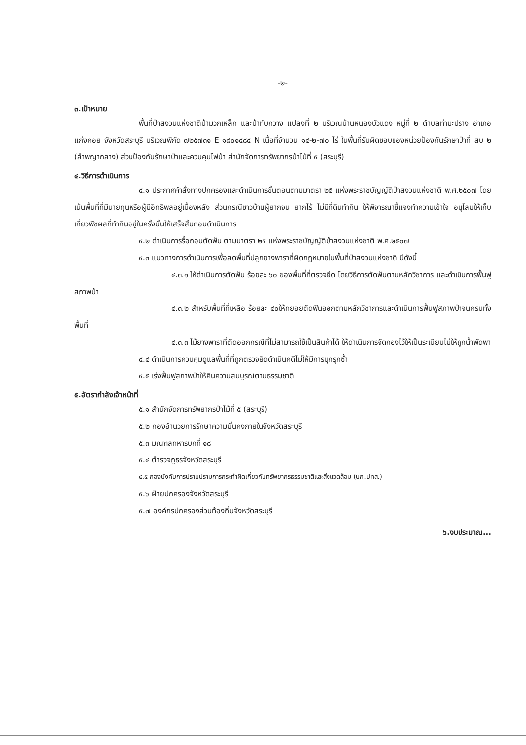-๒-
๓.เป้าหมาย
พื้นที่ป่าสงวนแห่งชาติป่ามวกเหล็ก และป่าทับกวาง แปลงที่ ๒ บริเวณบ้านหนองบัวแดง หมู่ที่ ๒ ตำบลท่ามะปราง อำเภอแก่งคอย จังหวัดสระบุรี บริเวณพิกัด ๗๒๕๗๓๑ E ๑๘๐๑๔๘๔ N เนื้อที่จำนวน ๑๔-๒-๗๐ ไร่ ในพื้นที่รับผิดชอบของหน่วยป้องกันรักษาป่าที่ สบ ๒ (ลำพญากลาง) ส่วนป้องกันรักษาป่าและควบคุมไฟป่า สำนักจัดการทรัพยากรป่าไม้ที่ ๕ (สระบุรี)
๔.วิธีการดำเนินการ
๔.๑ ประกาศคำสั่งทางปกครองและดำเนินการขั้นตอนตามมาตรา ๒๕ แห่งพระราชบัญญัติป่าสงวนแห่งชาติ พ.ศ.๒๕๐๗ โดยเน้นพื้นที่ที่มีนายทุนหรือผู้มีอิทธิพลอยู่เบื้องหลัง ส่วนกรณีชาวบ้านผู้ยากจน ยากไร้ ไม่มีที่ดินทำกิน ให้พิจารณาชี้แจงทำความเข้าใจ อนุโลมให้เก็บเกี่ยวพืชผลที่ทำกินอยู่ในครั้งนั้นให้เสร็จสิ้นก่อนดำเนินการ
๔.๒ ดำเนินการรื้อถอนตัดฟัน ตามมาตรา ๒๕ แห่งพระราชบัญญัติป่าสงวนแห่งชาติ พ.ศ.๒๕๐๗
๔.๓ แนวทางการดำเนินการเพื่อลดพื้นที่ปลูกยางพาราที่ผิดกฎหมายในพื้นที่ป่าสงวนแห่งชาติ มีดังนี้
๔.๓.๑ ให้ดำเนินการตัดฟัน ร้อยละ ๖๐ ของพื้นที่ที่ตรวจยึด โดยวิธีการตัดฟันตามหลักวิชาการ และดำเนินการฟื้นฟูสภาพป่า
๔.๓.๒ สำหรับพื้นที่ที่เหลือ ร้อยละ ๔๐ให้ทยอยตัดฟันออกตามหลักวิชาการและดำเนินการฟื้นฟูสภาพป่าจนครบทั้งพื้นที่
๔.๓.๓ ไม้ยางพาราที่ตัดออกกรณีที่ไม่สามารถใช้เป็นสินค้าได้ ให้ดำเนินการจัดกองไว้ให้เป็นระเบียบไม่ให้ถูกน้ำพัดพา
๔.๔ ดำเนินการควบคุมดูแลพื้นที่ที่ถูกตรวจยึดดำเนินคดีไม่ให้มีการบุกรุกซ้ำ
๔.๕ เร่งฟื้นฟูสภาพป่าให้คืนความสมบูรณ์ตามธรรมชาติ
๕.อัตรากำลังเจ้าหน้าที่
๕.๑ สำนักจัดการทรัพยากรป่าไม้ที่ ๕ (สระบุรี)
๕.๒ กองอำนวยการรักษาความมั่นคงภายในจังหวัดสระบุรี
๕.๓ มณฑลทหารบกที่ ๑๘
๕.๔ ตำรวจภูธรจังหวัดสระบุรี
๕.๕ กองบังคับการปราบปรามการกระทำผิดเกี่ยวกับทรัพยากรธรรมชาติและสิ่งแวดล้อม (บก.ปทส.)
๕.๖ ฝ่ายปกครองจังหวัดสระบุรี
๕.๗ องค์กรปกครองส่วนท้องถิ่นจังหวัดสระบุรี
๖.งบประมาณ...